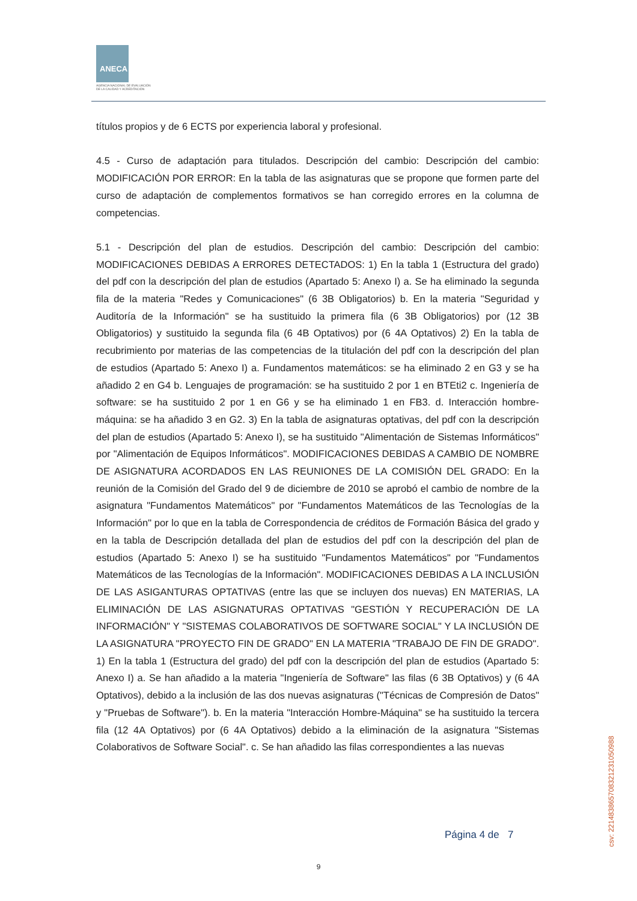ANECA
AGENCIA NACIONAL DE EVALUACIÓN
DE LA CALIDAD Y ACREDITACIÓN
títulos propios y de 6 ECTS por experiencia laboral y profesional.
4.5 - Curso de adaptación para titulados. Descripción del cambio: Descripción del cambio: MODIFICACIÓN POR ERROR: En la tabla de las asignaturas que se propone que formen parte del curso de adaptación de complementos formativos se han corregido errores en la columna de competencias.
5.1 - Descripción del plan de estudios. Descripción del cambio: Descripción del cambio: MODIFICACIONES DEBIDAS A ERRORES DETECTADOS: 1) En la tabla 1 (Estructura del grado) del pdf con la descripción del plan de estudios (Apartado 5: Anexo I) a. Se ha eliminado la segunda fila de la materia "Redes y Comunicaciones" (6 3B Obligatorios) b. En la materia "Seguridad y Auditoría de la Información" se ha sustituido la primera fila (6 3B Obligatorios) por (12 3B Obligatorios) y sustituido la segunda fila (6 4B Optativos) por (6 4A Optativos) 2) En la tabla de recubrimiento por materias de las competencias de la titulación del pdf con la descripción del plan de estudios (Apartado 5: Anexo I) a. Fundamentos matemáticos: se ha eliminado 2 en G3 y se ha añadido 2 en G4 b. Lenguajes de programación: se ha sustituido 2 por 1 en BTEti2 c. Ingeniería de software: se ha sustituido 2 por 1 en G6 y se ha eliminado 1 en FB3. d. Interacción hombre-máquina: se ha añadido 3 en G2. 3) En la tabla de asignaturas optativas, del pdf con la descripción del plan de estudios (Apartado 5: Anexo I), se ha sustituido "Alimentación de Sistemas Informáticos" por "Alimentación de Equipos Informáticos". MODIFICACIONES DEBIDAS A CAMBIO DE NOMBRE DE ASIGNATURA ACORDADOS EN LAS REUNIONES DE LA COMISIÓN DEL GRADO: En la reunión de la Comisión del Grado del 9 de diciembre de 2010 se aprobó el cambio de nombre de la asignatura "Fundamentos Matemáticos" por "Fundamentos Matemáticos de las Tecnologías de la Información" por lo que en la tabla de Correspondencia de créditos de Formación Básica del grado y en la tabla de Descripción detallada del plan de estudios del pdf con la descripción del plan de estudios (Apartado 5: Anexo I) se ha sustituido "Fundamentos Matemáticos" por "Fundamentos Matemáticos de las Tecnologías de la Información". MODIFICACIONES DEBIDAS A LA INCLUSIÓN DE LAS ASIGANTURAS OPTATIVAS (entre las que se incluyen dos nuevas) EN MATERIAS, LA ELIMINACIÓN DE LAS ASIGNATURAS OPTATIVAS "GESTIÓN Y RECUPERACIÓN DE LA INFORMACIÓN" Y "SISTEMAS COLABORATIVOS DE SOFTWARE SOCIAL" Y LA INCLUSIÓN DE LA ASIGNATURA "PROYECTO FIN DE GRADO" EN LA MATERIA "TRABAJO DE FIN DE GRADO". 1) En la tabla 1 (Estructura del grado) del pdf con la descripción del plan de estudios (Apartado 5: Anexo I) a. Se han añadido a la materia "Ingeniería de Software" las filas (6 3B Optativos) y (6 4A Optativos), debido a la inclusión de las dos nuevas asignaturas ("Técnicas de Compresión de Datos" y "Pruebas de Software"). b. En la materia "Interacción Hombre-Máquina" se ha sustituido la tercera fila (12 4A Optativos) por (6 4A Optativos) debido a la eliminación de la asignatura "Sistemas Colaborativos de Software Social". c. Se han añadido las filas correspondientes a las nuevas
Página 4 de 7
csv: 221483865708321231050988
9